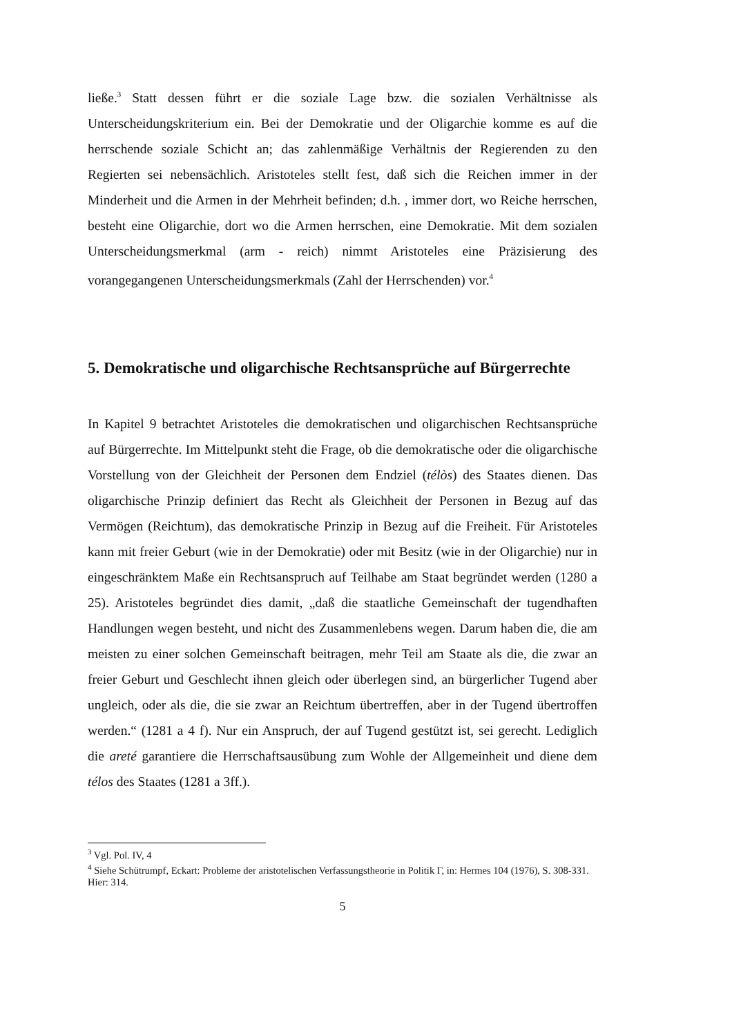ließe.<sup>3</sup> Statt dessen führt er die soziale Lage bzw. die sozialen Verhältnisse als Unterscheidungskriterium ein. Bei der Demokratie und der Oligarchie komme es auf die herrschende soziale Schicht an; das zahlenmäßige Verhältnis der Regierenden zu den Regierten sei nebensächlich. Aristoteles stellt fest, daß sich die Reichen immer in der Minderheit und die Armen in der Mehrheit befinden; d.h. , immer dort, wo Reiche herrschen, besteht eine Oligarchie, dort wo die Armen herrschen, eine Demokratie. Mit dem sozialen Unterscheidungsmerkmal (arm - reich) nimmt Aristoteles eine Präzisierung des vorangegangenen Unterscheidungsmerkmals (Zahl der Herrschenden) vor.<sup>4</sup>
5. Demokratische und oligarchische Rechtsansprüche auf Bürgerrechte
In Kapitel 9 betrachtet Aristoteles die demokratischen und oligarchischen Rechtsansprüche auf Bürgerrechte. Im Mittelpunkt steht die Frage, ob die demokratische oder die oligarchische Vorstellung von der Gleichheit der Personen dem Endziel (télòs) des Staates dienen. Das oligarchische Prinzip definiert das Recht als Gleichheit der Personen in Bezug auf das Vermögen (Reichtum), das demokratische Prinzip in Bezug auf die Freiheit. Für Aristoteles kann mit freier Geburt (wie in der Demokratie) oder mit Besitz (wie in der Oligarchie) nur in eingeschränktem Maße ein Rechtsanspruch auf Teilhabe am Staat begründet werden (1280 a 25). Aristoteles begründet dies damit, „daß die staatliche Gemeinschaft der tugendhaften Handlungen wegen besteht, und nicht des Zusammenlebens wegen. Darum haben die, die am meisten zu einer solchen Gemeinschaft beitragen, mehr Teil am Staate als die, die zwar an freier Geburt und Geschlecht ihnen gleich oder überlegen sind, an bürgerlicher Tugend aber ungleich, oder als die, die sie zwar an Reichtum übertreffen, aber in der Tugend übertroffen werden.“ (1281 a 4 f). Nur ein Anspruch, der auf Tugend gestützt ist, sei gerecht. Lediglich die areté garantiere die Herrschaftsausübung zum Wohle der Allgemeinheit und diene dem télos des Staates (1281 a 3ff.).
<sup>3</sup> Vgl. Pol. IV, 4
<sup>4</sup> Siehe Schütrumpf, Eckart: Probleme der aristotelischen Verfassungstheorie in Politik Γ, in: Hermes 104 (1976), S. 308-331. Hier: 314.
5